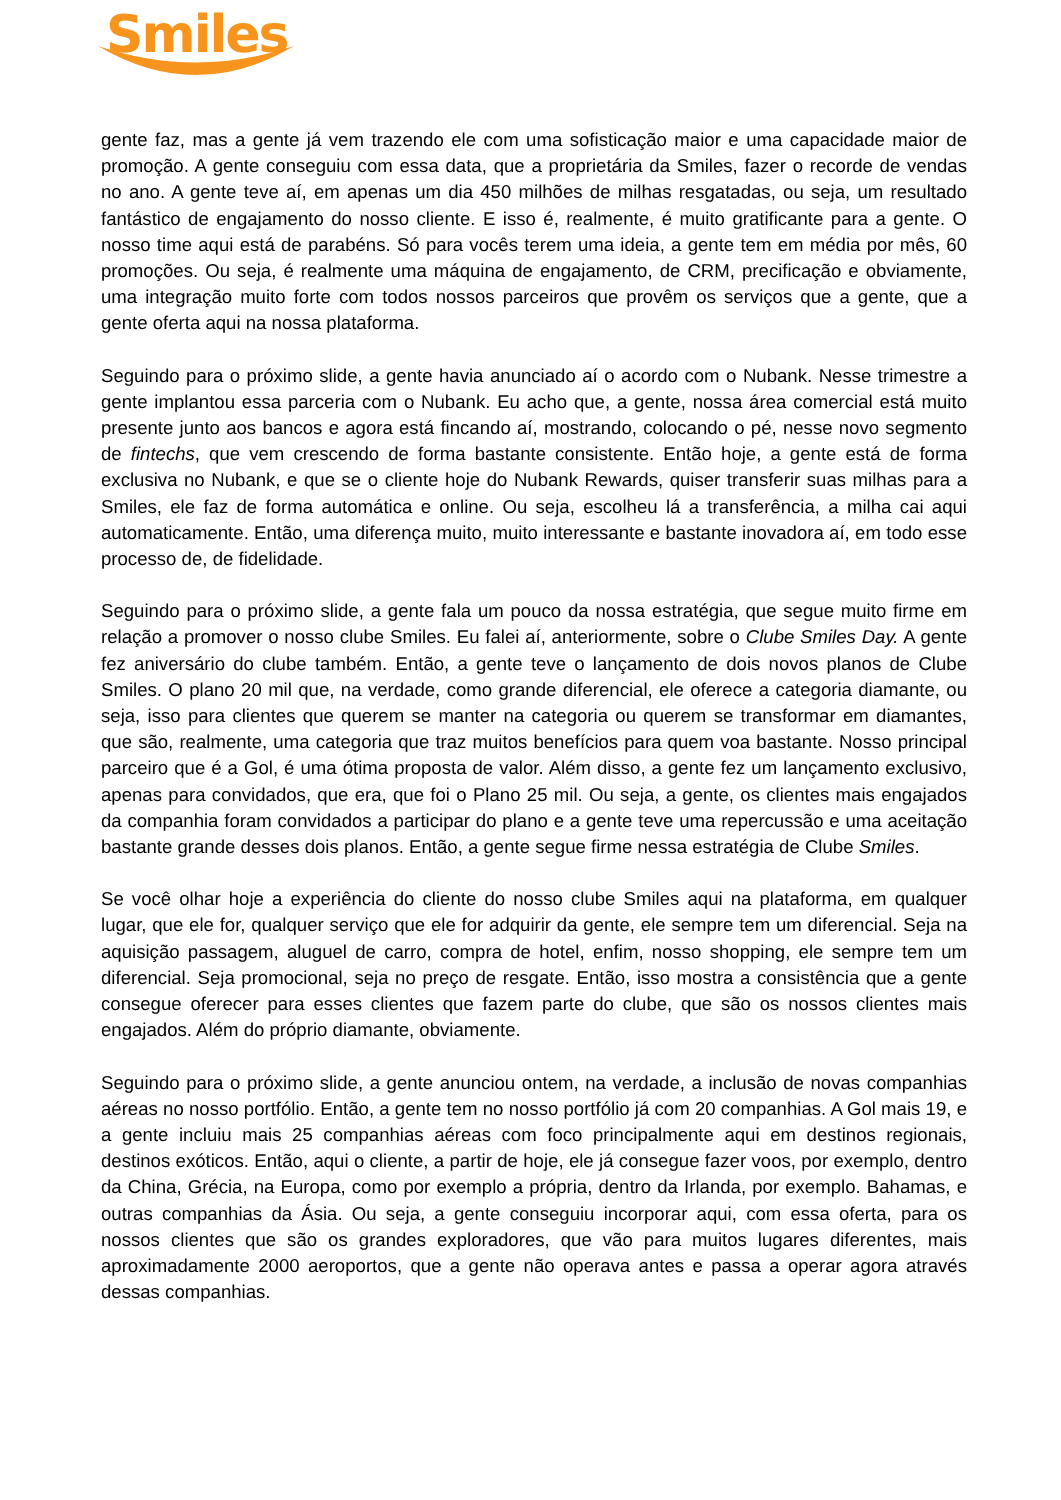Smiles
gente faz, mas a gente já vem trazendo ele com uma sofisticação maior e uma capacidade maior de promoção. A gente conseguiu com essa data, que a proprietária da Smiles, fazer o recorde de vendas no ano. A gente teve aí, em apenas um dia 450 milhões de milhas resgatadas, ou seja, um resultado fantástico de engajamento do nosso cliente. E isso é, realmente, é muito gratificante para a gente. O nosso time aqui está de parabéns. Só para vocês terem uma ideia, a gente tem em média por mês, 60 promoções. Ou seja, é realmente uma máquina de engajamento, de CRM, precificação e obviamente, uma integração muito forte com todos nossos parceiros que provêm os serviços que a gente, que a gente oferta aqui na nossa plataforma.
Seguindo para o próximo slide, a gente havia anunciado aí o acordo com o Nubank. Nesse trimestre a gente implantou essa parceria com o Nubank. Eu acho que, a gente, nossa área comercial está muito presente junto aos bancos e agora está fincando aí, mostrando, colocando o pé, nesse novo segmento de fintechs, que vem crescendo de forma bastante consistente. Então hoje, a gente está de forma exclusiva no Nubank, e que se o cliente hoje do Nubank Rewards, quiser transferir suas milhas para a Smiles, ele faz de forma automática e online. Ou seja, escolheu lá a transferência, a milha cai aqui automaticamente. Então, uma diferença muito, muito interessante e bastante inovadora aí, em todo esse processo de, de fidelidade.
Seguindo para o próximo slide, a gente fala um pouco da nossa estratégia, que segue muito firme em relação a promover o nosso clube Smiles. Eu falei aí, anteriormente, sobre o Clube Smiles Day. A gente fez aniversário do clube também. Então, a gente teve o lançamento de dois novos planos de Clube Smiles. O plano 20 mil que, na verdade, como grande diferencial, ele oferece a categoria diamante, ou seja, isso para clientes que querem se manter na categoria ou querem se transformar em diamantes, que são, realmente, uma categoria que traz muitos benefícios para quem voa bastante. Nosso principal parceiro que é a Gol, é uma ótima proposta de valor. Além disso, a gente fez um lançamento exclusivo, apenas para convidados, que era, que foi o Plano 25 mil. Ou seja, a gente, os clientes mais engajados da companhia foram convidados a participar do plano e a gente teve uma repercussão e uma aceitação bastante grande desses dois planos. Então, a gente segue firme nessa estratégia de Clube Smiles.
Se você olhar hoje a experiência do cliente do nosso clube Smiles aqui na plataforma, em qualquer lugar, que ele for, qualquer serviço que ele for adquirir da gente, ele sempre tem um diferencial. Seja na aquisição passagem, aluguel de carro, compra de hotel, enfim, nosso shopping, ele sempre tem um diferencial. Seja promocional, seja no preço de resgate. Então, isso mostra a consistência que a gente consegue oferecer para esses clientes que fazem parte do clube, que são os nossos clientes mais engajados. Além do próprio diamante, obviamente.
Seguindo para o próximo slide, a gente anunciou ontem, na verdade, a inclusão de novas companhias aéreas no nosso portfólio. Então, a gente tem no nosso portfólio já com 20 companhias. A Gol mais 19, e a gente incluiu mais 25 companhias aéreas com foco principalmente aqui em destinos regionais, destinos exóticos. Então, aqui o cliente, a partir de hoje, ele já consegue fazer voos, por exemplo, dentro da China, Grécia, na Europa, como por exemplo a própria, dentro da Irlanda, por exemplo. Bahamas, e outras companhias da Ásia. Ou seja, a gente conseguiu incorporar aqui, com essa oferta, para os nossos clientes que são os grandes exploradores, que vão para muitos lugares diferentes, mais aproximadamente 2000 aeroportos, que a gente não operava antes e passa a operar agora através dessas companhias.